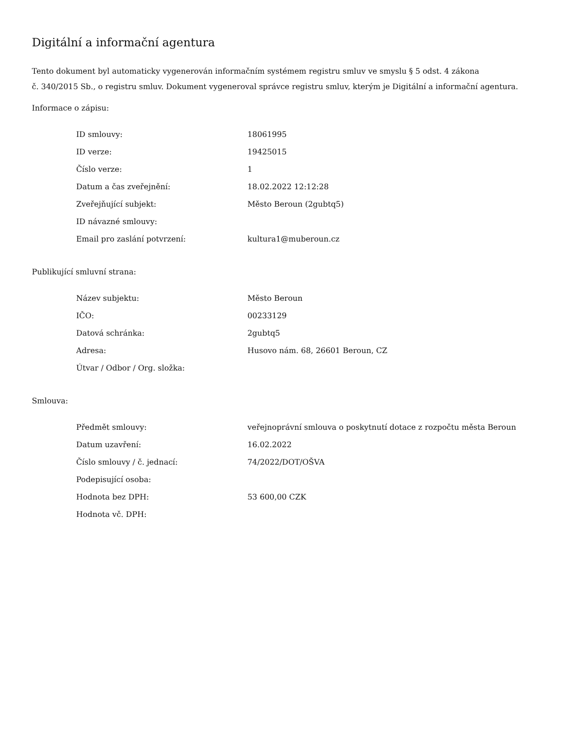Digitální a informační agentura
Tento dokument byl automaticky vygenerován informačním systémem registru smluv ve smyslu § 5 odst. 4 zákona
č. 340/2015 Sb., o registru smluv. Dokument vygeneroval správce registru smluv, kterým je Digitální a informační agentura.
Informace o zápisu:
| ID smlouvy: | 18061995 |
| ID verze: | 19425015 |
| Číslo verze: | 1 |
| Datum a čas zveřejnění: | 18.02.2022 12:12:28 |
| Zveřejňující subjekt: | Město Beroun (2gubtq5) |
| ID návazné smlouvy: | |
| Email pro zaslání potvrzení: | kultura1@muberoun.cz |
Publikující smluvní strana:
| Název subjektu: | Město Beroun |
| IČO: | 00233129 |
| Datová schránka: | 2gubtq5 |
| Adresa: | Husovo nám. 68, 26601 Beroun, CZ |
| Útvar / Odbor / Org. složka: | |
Smlouva:
| Předmět smlouvy: | veřejnoprávní smlouva o poskytnutí dotace z rozpočtu města Beroun |
| Datum uzavření: | 16.02.2022 |
| Číslo smlouvy / č. jednací: | 74/2022/DOT/OŠVA |
| Podepisující osoba: | |
| Hodnota bez DPH: | 53 600,00 CZK |
| Hodnota vč. DPH: | |